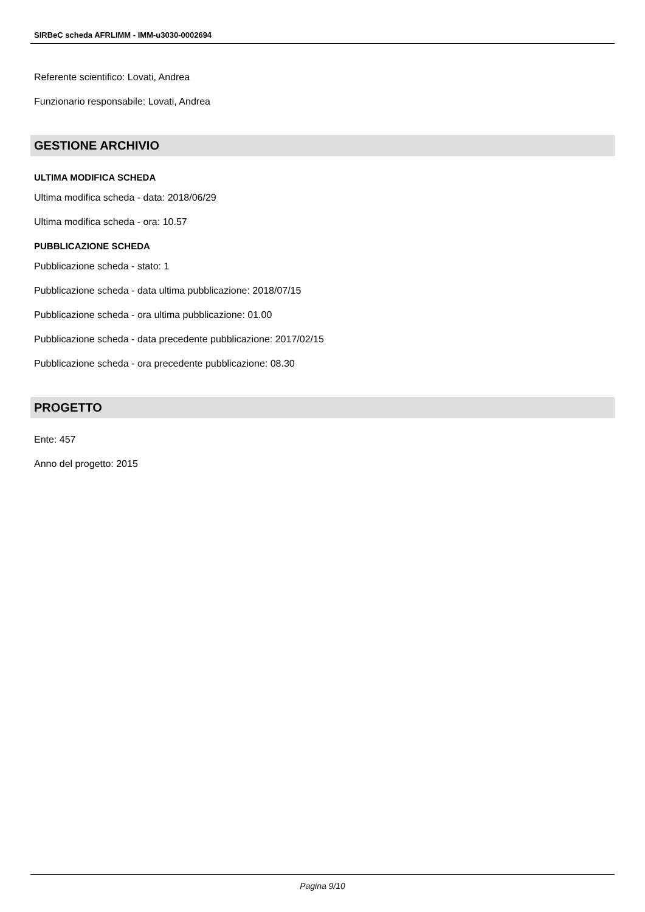SIRBeC scheda AFRLIMM - IMM-u3030-0002694
Referente scientifico: Lovati, Andrea
Funzionario responsabile: Lovati, Andrea
GESTIONE ARCHIVIO
ULTIMA MODIFICA SCHEDA
Ultima modifica scheda - data: 2018/06/29
Ultima modifica scheda - ora: 10.57
PUBBLICAZIONE SCHEDA
Pubblicazione scheda - stato: 1
Pubblicazione scheda - data ultima pubblicazione: 2018/07/15
Pubblicazione scheda - ora ultima pubblicazione: 01.00
Pubblicazione scheda - data precedente pubblicazione: 2017/02/15
Pubblicazione scheda - ora precedente pubblicazione: 08.30
PROGETTO
Ente: 457
Anno del progetto: 2015
Pagina 9/10